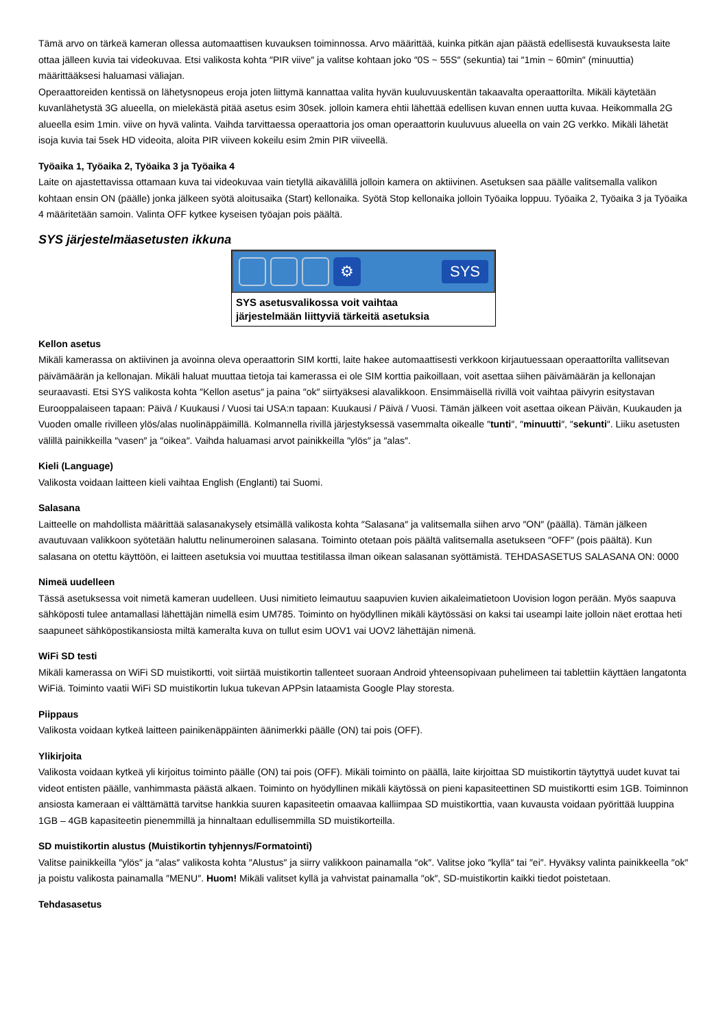Tämä arvo on tärkeä kameran ollessa automaattisen kuvauksen toiminnossa. Arvo määrittää, kuinka pitkän ajan päästä edellisestä kuvauksesta laite ottaa jälleen kuvia tai videokuvaa. Etsi valikosta kohta ″PIR viive″ ja valitse kohtaan joko ″0S ~ 55S″ (sekuntia) tai ″1min ~ 60min″ (minuuttia) määrittääksesi haluamasi väliajan.
Operaattoreiden kentissä on lähetysnopeus eroja joten liittymä kannattaa valita hyvän kuuluvuuskentän takaavalta operaattorilta. Mikäli käytetään kuvanlähetystä 3G alueella, on mielekästä pitää asetus esim 30sek. jolloin kamera ehtii lähettää edellisen kuvan ennen uutta kuvaa. Heikommalla 2G alueella esim 1min. viive on hyvä valinta. Vaihda tarvittaessa operaattoria jos oman operaattorin kuuluvuus alueella on vain 2G verkko. Mikäli lähetät isoja kuvia tai 5sek HD videoita, aloita PIR viiveen kokeilu esim 2min PIR viiveellä.
Työaika 1, Työaika 2, Työaika 3 ja Työaika 4
Laite on ajastettavissa ottamaan kuva tai videokuvaa vain tietyllä aikavälillä jolloin kamera on aktiivinen. Asetuksen saa päälle valitsemalla valikon kohtaan ensin ON (päälle) jonka jälkeen syötä aloitusaika (Start) kellonaika. Syötä Stop kellonaika jolloin Työaika loppuu. Työaika 2, Työaika 3 ja Työaika 4 määritetään samoin. Valinta OFF kytkee kyseisen työajan pois päältä.
SYS järjestelmäasetusten ikkuna
⚙
SYS
SYS asetusvalikossa voit vaihtaa
järjestelmään liittyviä tärkeitä asetuksia
Kellon asetus
Mikäli kamerassa on aktiivinen ja avoinna oleva operaattorin SIM kortti, laite hakee automaattisesti verkkoon kirjautuessaan operaattorilta vallitsevan päivämäärän ja kellonajan. Mikäli haluat muuttaa tietoja tai kamerassa ei ole SIM korttia paikoillaan, voit asettaa siihen päivämäärän ja kellonajan seuraavasti. Etsi SYS valikosta kohta ″Kellon asetus″ ja paina ″ok″ siirtyäksesi alavalikkoon. Ensimmäisellä rivillä voit vaihtaa päivyrin esitystavan Eurooppalaiseen tapaan: Päivä / Kuukausi / Vuosi tai USA:n tapaan: Kuukausi / Päivä / Vuosi. Tämän jälkeen voit asettaa oikean Päivän, Kuukauden ja Vuoden omalle rivilleen ylös/alas nuolinäppäimillä. Kolmannella rivillä järjestyksessä vasemmalta oikealle ″tunti″, ″minuutti″, ″sekunti″. Liiku asetusten välillä painikkeilla ″vasen″ ja ″oikea″. Vaihda haluamasi arvot painikkeilla ″ylös″ ja ″alas″.
Kieli (Language)
Valikosta voidaan laitteen kieli vaihtaa English (Englanti) tai Suomi.
Salasana
Laitteelle on mahdollista määrittää salasanakysely etsimällä valikosta kohta ″Salasana″ ja valitsemalla siihen arvo ″ON″ (päällä). Tämän jälkeen avautuvaan valikkoon syötetään haluttu nelinumeroinen salasana. Toiminto otetaan pois päältä valitsemalla asetukseen ″OFF″ (pois päältä). Kun salasana on otettu käyttöön, ei laitteen asetuksia voi muuttaa testitilassa ilman oikean salasanan syöttämistä. TEHDASASETUS SALASANA ON: 0000
Nimeä uudelleen
Tässä asetuksessa voit nimetä kameran uudelleen. Uusi nimitieto leimautuu saapuvien kuvien aikaleimatietoon Uovision logon perään. Myös saapuva sähköposti tulee antamallasi lähettäjän nimellä esim UM785. Toiminto on hyödyllinen mikäli käytössäsi on kaksi tai useampi laite jolloin näet erottaa heti saapuneet sähköpostikansiosta miltä kameralta kuva on tullut esim UOV1 vai UOV2 lähettäjän nimenä.
WiFi SD testi
Mikäli kamerassa on WiFi SD muistikortti, voit siirtää muistikortin tallenteet suoraan Android yhteensopivaan puhelimeen tai tablettiin käyttäen langatonta WiFiä. Toiminto vaatii WiFi SD muistikortin lukua tukevan APPsin lataamista Google Play storesta.
Piippaus
Valikosta voidaan kytkeä laitteen painikenäppäinten äänimerkki päälle (ON) tai pois (OFF).
Ylikirjoita
Valikosta voidaan kytkeä yli kirjoitus toiminto päälle (ON) tai pois (OFF). Mikäli toiminto on päällä, laite kirjoittaa SD muistikortin täytyttyä uudet kuvat tai videot entisten päälle, vanhimmasta päästä alkaen. Toiminto on hyödyllinen mikäli käytössä on pieni kapasiteettinen SD muistikortti esim 1GB. Toiminnon ansiosta kameraan ei välttämättä tarvitse hankkia suuren kapasiteetin omaavaa kalliimpaa SD muistikorttia, vaan kuvausta voidaan pyörittää luuppina 1GB – 4GB kapasiteetin pienemmillä ja hinnaltaan edullisemmilla SD muistikorteilla.
SD muistikortin alustus (Muistikortin tyhjennys/Formatointi)
Valitse painikkeilla ″ylös″ ja ″alas″ valikosta kohta ″Alustus″ ja siirry valikkoon painamalla ″ok″. Valitse joko ″kyllä″ tai ″ei″. Hyväksy valinta painikkeella ″ok″ ja poistu valikosta painamalla ″MENU″. Huom! Mikäli valitset kyllä ja vahvistat painamalla ″ok″, SD-muistikortin kaikki tiedot poistetaan.
Tehdasasetus